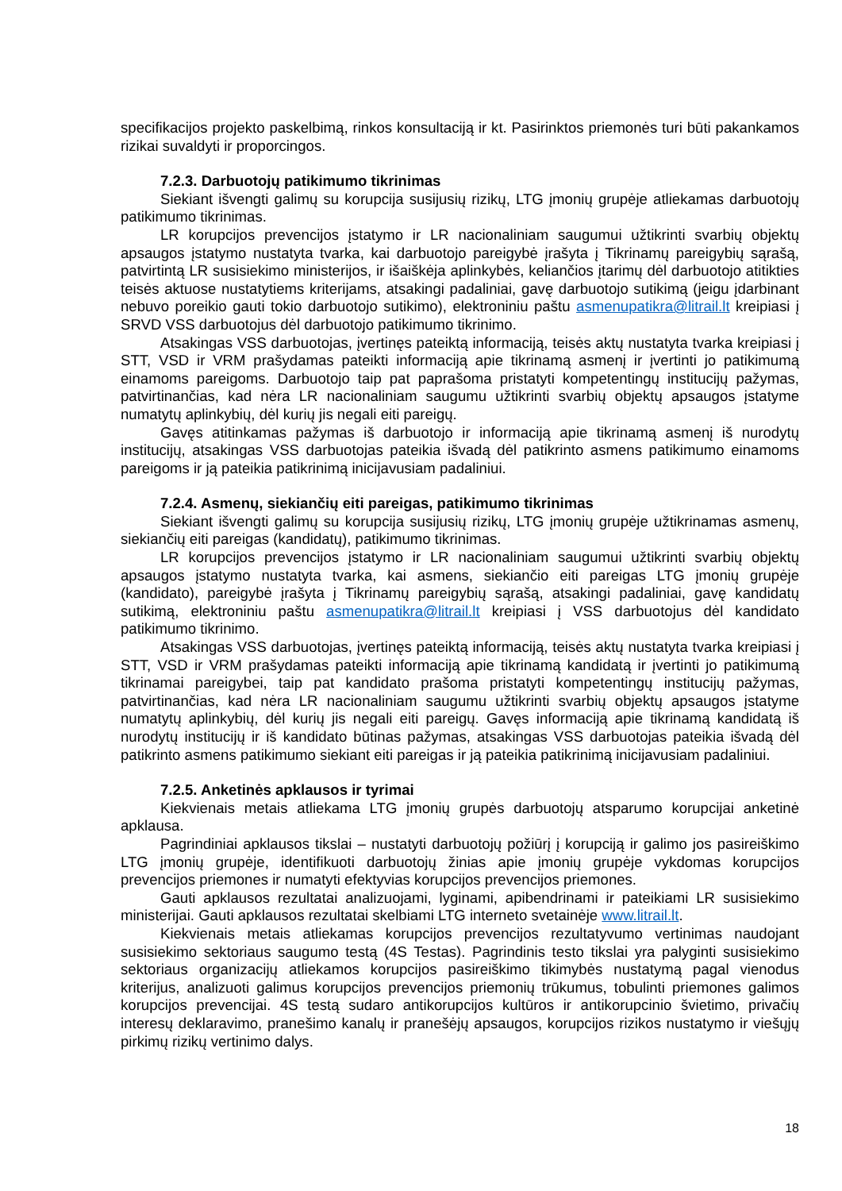specifikacijos projekto paskelbimą, rinkos konsultaciją ir kt. Pasirinktos priemonės turi būti pakankamos rizikai suvaldyti ir proporcingos.
7.2.3. Darbuotojų patikimumo tikrinimas
Siekiant išvengti galimų su korupcija susijusių rizikų, LTG įmonių grupėje atliekamas darbuotojų patikimumo tikrinimas.
LR korupcijos prevencijos įstatymo ir LR nacionaliniam saugumui užtikrinti svarbių objektų apsaugos įstatymo nustatyta tvarka, kai darbuotojo pareigybė įrašyta į Tikrinamų pareigybių sąrašą, patvirtintą LR susisiekimo ministerijos, ir išaiškėja aplinkybės, keliančios įtarimų dėl darbuotojo atitikties teisės aktuose nustatytiems kriterijams, atsakingi padaliniai, gavę darbuotojo sutikimą (jeigu įdarbinant nebuvo poreikio gauti tokio darbuotojo sutikimo), elektroniniu paštu asmenupatikra@litrail.lt kreipiasi į SRVD VSS darbuotojus dėl darbuotojo patikimumo tikrinimo.
Atsakingas VSS darbuotojas, įvertinęs pateiktą informaciją, teisės aktų nustatyta tvarka kreipiasi į STT, VSD ir VRM prašydamas pateikti informaciją apie tikrinamą asmenį ir įvertinti jo patikimumą einamoms pareigoms. Darbuotojo taip pat paprašoma pristatyti kompetentingų institucijų pažymas, patvirtinančias, kad nėra LR nacionaliniam saugumu užtikrinti svarbių objektų apsaugos įstatyme numatytų aplinkybių, dėl kurių jis negali eiti pareigų.
Gavęs atitinkamas pažymas iš darbuotojo ir informaciją apie tikrinamą asmenį iš nurodytų institucijų, atsakingas VSS darbuotojas pateikia išvadą dėl patikrinto asmens patikimumo einamoms pareigoms ir ją pateikia patikrinimą inicijavusiam padaliniui.
7.2.4. Asmenų, siekiančių eiti pareigas, patikimumo tikrinimas
Siekiant išvengti galimų su korupcija susijusių rizikų, LTG įmonių grupėje užtikrinamas asmenų, siekiančių eiti pareigas (kandidatų), patikimumo tikrinimas.
LR korupcijos prevencijos įstatymo ir LR nacionaliniam saugumui užtikrinti svarbių objektų apsaugos įstatymo nustatyta tvarka, kai asmens, siekiančio eiti pareigas LTG įmonių grupėje (kandidato), pareigybė įrašyta į Tikrinamų pareigybių sąrašą, atsakingi padaliniai, gavę kandidatų sutikimą, elektroniniu paštu asmenupatikra@litrail.lt kreipiasi į VSS darbuotojus dėl kandidato patikimumo tikrinimo.
Atsakingas VSS darbuotojas, įvertinęs pateiktą informaciją, teisės aktų nustatyta tvarka kreipiasi į STT, VSD ir VRM prašydamas pateikti informaciją apie tikrinamą kandidatą ir įvertinti jo patikimumą tikrinamai pareigybei, taip pat kandidato prašoma pristatyti kompetentingų institucijų pažymas, patvirtinančias, kad nėra LR nacionaliniam saugumu užtikrinti svarbių objektų apsaugos įstatyme numatytų aplinkybių, dėl kurių jis negali eiti pareigų. Gavęs informaciją apie tikrinamą kandidatą iš nurodytų institucijų ir iš kandidato būtinas pažymas, atsakingas VSS darbuotojas pateikia išvadą dėl patikrinto asmens patikimumo siekiant eiti pareigas ir ją pateikia patikrinimą inicijavusiam padaliniui.
7.2.5. Anketinės apklausos ir tyrimai
Kiekvienais metais atliekama LTG įmonių grupės darbuotojų atsparumo korupcijai anketinė apklausa.
Pagrindiniai apklausos tikslai – nustatyti darbuotojų požiūrį į korupciją ir galimo jos pasireiškimo LTG įmonių grupėje, identifikuoti darbuotojų žinias apie įmonių grupėje vykdomas korupcijos prevencijos priemones ir numatyti efektyvias korupcijos prevencijos priemones.
Gauti apklausos rezultatai analizuojami, lyginami, apibendrinami ir pateikiami LR susisiekimo ministerijai. Gauti apklausos rezultatai skelbiami LTG interneto svetainėje www.litrail.lt.
Kiekvienais metais atliekamas korupcijos prevencijos rezultatyvumo vertinimas naudojant susisiekimo sektoriaus saugumo testą (4S Testas). Pagrindinis testo tikslai yra palyginti susisiekimo sektoriaus organizacijų atliekamos korupcijos pasireiškimo tikimybės nustatymą pagal vienodus kriterijus, analizuoti galimus korupcijos prevencijos priemonių trūkumus, tobulinti priemones galimos korupcijos prevencijai. 4S testą sudaro antikorupcijos kultūros ir antikorupcinio švietimo, privačių interesų deklaravimo, pranešimo kanalų ir pranešėjų apsaugos, korupcijos rizikos nustatymo ir viešųjų pirkimų rizikų vertinimo dalys.
18